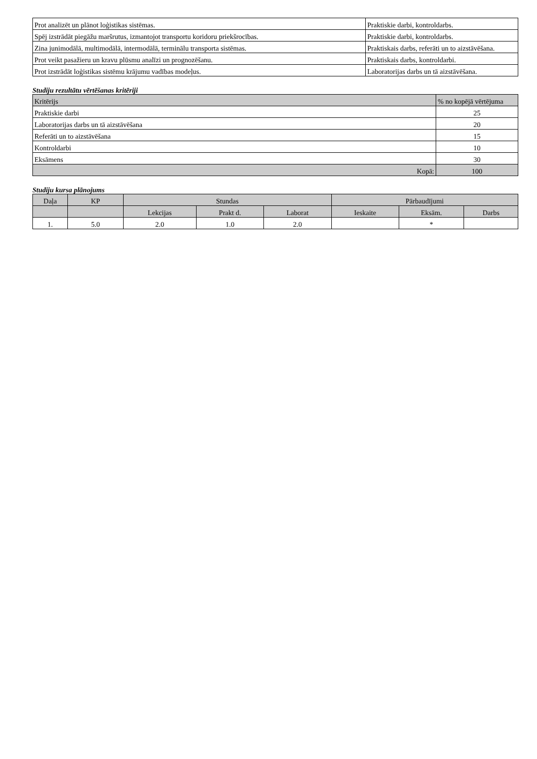| Prot analizēt un plānot loģistikas sistēmas. | Praktiskie darbi, kontroldarbs. |
| Spēj izstrādāt piegāžu maršrutus, izmantojot transportu koridoru priekšrocības. | Praktiskie darbi, kontroldarbs. |
| Zina junimodālā, multimodālā, intermodālā, terminālu transporta sistēmas. | Praktiskais darbs, referāti un to aizstāvēšana. |
| Prot veikt pasažieru un kravu plūsmu analīzi un prognozēšanu. | Praktiskais darbs, kontroldarbi. |
| Prot izstrādāt loģistikas sistēmu krājumu vadības modeļus. | Laboratorijas darbs un tā aizstāvēšana. |
Studiju rezultātu vērtēšanas kritēriji
| Kritērijs | % no kopējā vērtējuma |
| --- | --- |
| Praktiskie darbi | 25 |
| Laboratorijas darbs un tā aizstāvēšana | 20 |
| Referāti un to aizstāvēšana | 15 |
| Kontroldarbi | 10 |
| Eksāmens | 30 |
| Kopā: | 100 |
Studiju kursa plānojums
| Daļa | KP | Stundas | | | Pārbaudījumi | | |
| --- | --- | --- | --- | --- | --- | --- | --- |
| | | Lekcijas | Prakt d. | Laborat | Ieskaite | Eksām. | Darbs |
| 1. | 5.0 | 2.0 | 1.0 | 2.0 | | * | |